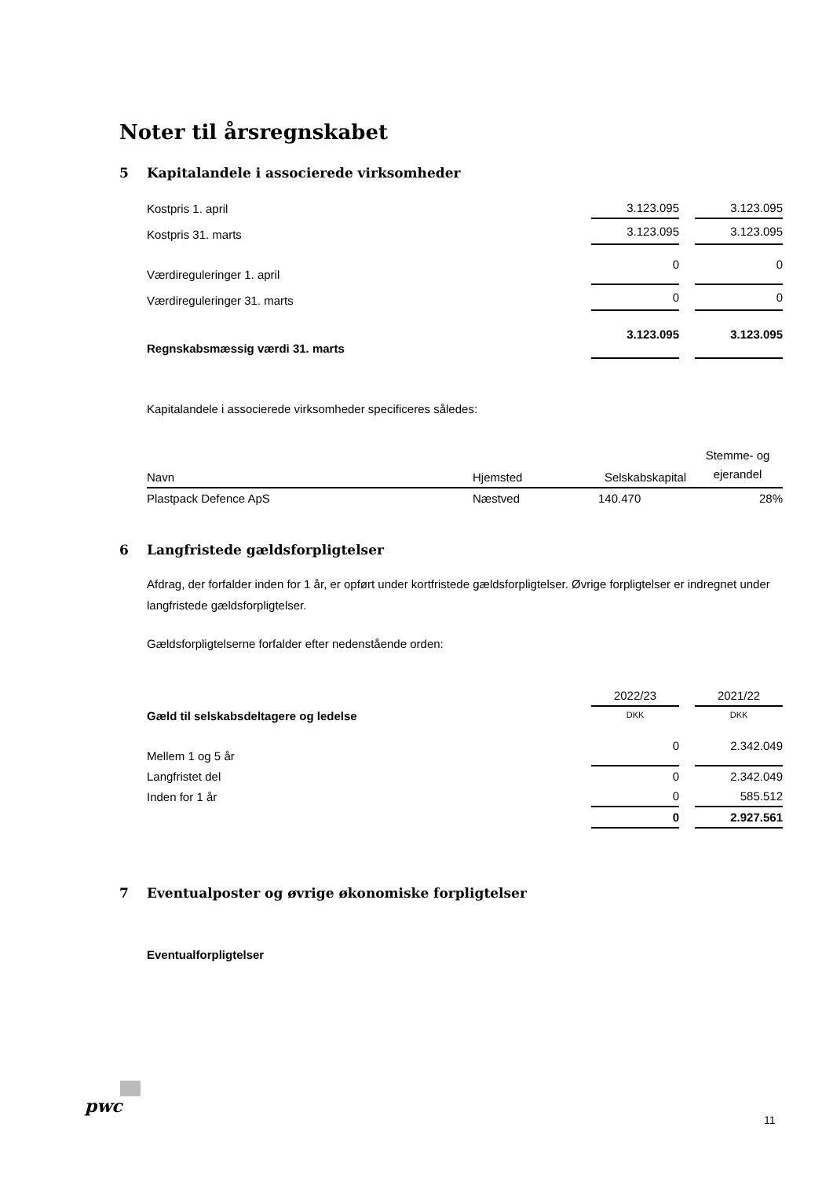Noter til årsregnskabet
5 Kapitalandele i associerede virksomheder
| Kostpris 1. april | 3.123.095 | | 3.123.095 |
| Kostpris 31. marts | 3.123.095 | | 3.123.095 |
| Værdireguleringer 1. april | 0 | | 0 |
| Værdireguleringer 31. marts | 0 | | 0 |
| Regnskabsmæssig værdi 31. marts | 3.123.095 | | 3.123.095 |
Kapitalandele i associerede virksomheder specificeres således:
| Navn | Hjemsted | Selskabskapital | Stemme- og ejerandel |
| --- | --- | --- | --- |
| Plastpack Defence ApS | Næstved | 140.470 | 28% |
6 Langfristede gældsforpligtelser
Afdrag, der forfalder inden for 1 år, er opført under kortfristede gældsforpligtelser. Øvrige forpligtelser er indregnet under langfristede gældsforpligtelser.
Gældsforpligtelserne forfalder efter nedenstående orden:
| | 2022/23 | | 2021/22 |
| Gæld til selskabsdeltagere og ledelse | DKK | | DKK |
| Mellem 1 og 5 år | 0 | | 2.342.049 |
| Langfristet del | 0 | | 2.342.049 |
| Inden for 1 år | 0 | | 585.512 |
| | 0 | | 2.927.561 |
7 Eventualposter og øvrige økonomiske forpligtelser
Eventualforpligtelser
pwc
11